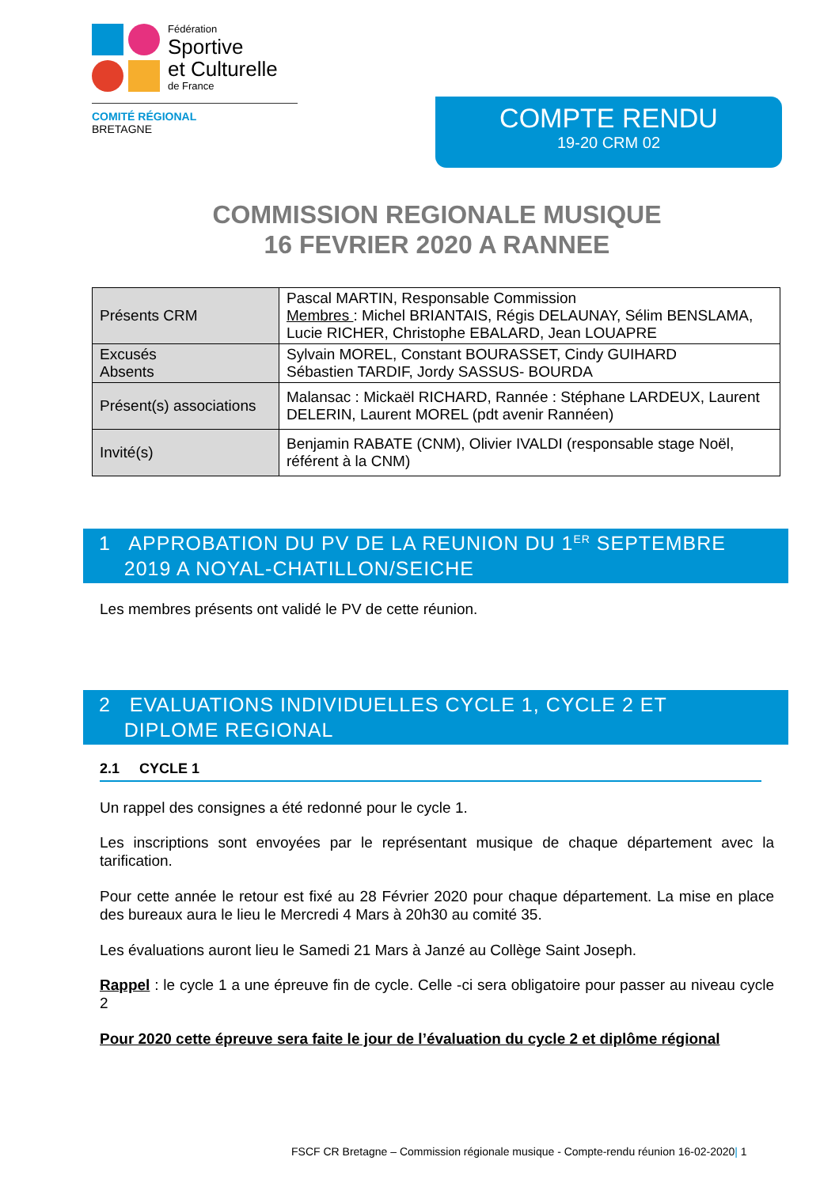Fédération
Sportive
et Culturelle
de France
COMITÉ RÉGIONAL
BRETAGNE
COMPTE RENDU
19-20 CRM 02
COMMISSION REGIONALE MUSIQUE
16 FEVRIER 2020 A RANNEE
| Présents CRM | Pascal MARTIN, Responsable Commission Membres : Michel BRIANTAIS, Régis DELAUNAY, Sélim BENSLAMA, Lucie RICHER, Christophe EBALARD, Jean LOUAPRE |
| Excusés Absents | Sylvain MOREL, Constant BOURASSET, Cindy GUIHARD Sébastien TARDIF, Jordy SASSUS- BOURDA |
| Présent(s) associations | Malansac : Mickaël RICHARD, Rannée : Stéphane LARDEUX, Laurent DELERIN, Laurent MOREL (pdt avenir Rannéen) |
| Invité(s) | Benjamin RABATE (CNM), Olivier IVALDI (responsable stage Noël, référent à la CNM) |
1 APPROBATION DU PV DE LA REUNION DU 1<sup>ER</sup> SEPTEMBRE
2019 A NOYAL-CHATILLON/SEICHE
Les membres présents ont validé le PV de cette réunion.
2 EVALUATIONS INDIVIDUELLES CYCLE 1, CYCLE 2 ET
DIPLOME REGIONAL
2.1 CYCLE 1
Un rappel des consignes a été redonné pour le cycle 1.
Les inscriptions sont envoyées par le représentant musique de chaque département avec la tarification.
Pour cette année le retour est fixé au 28 Février 2020 pour chaque département. La mise en place des bureaux aura le lieu le Mercredi 4 Mars à 20h30 au comité 35.
Les évaluations auront lieu le Samedi 21 Mars à Janzé au Collège Saint Joseph.
Rappel : le cycle 1 a une épreuve fin de cycle. Celle -ci sera obligatoire pour passer au niveau cycle 2
Pour 2020 cette épreuve sera faite le jour de l’évaluation du cycle 2 et diplôme régional
FSCF CR Bretagne – Commission régionale musique - Compte-rendu réunion 16-02-2020| 1